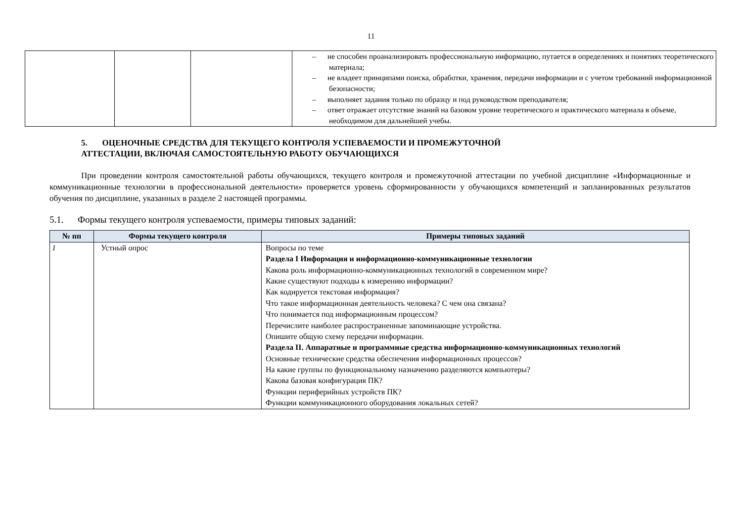11
| | | | – не способен проанализировать профессиональную информацию, путается в определениях и понятиях теоретического материала; – не владеет принципами поиска, обработки, хранения, передачи информации и с учетом требований информационной безопасности; – выполняет задания только по образцу и под руководством преподавателя; – ответ отражает отсутствие знаний на базовом уровне теоретического и практического материала в объеме, необходимом для дальнейшей учебы. |
5. ОЦЕНОЧНЫЕ СРЕДСТВА ДЛЯ ТЕКУЩЕГО КОНТРОЛЯ УСПЕВАЕМОСТИ И ПРОМЕЖУТОЧНОЙ
АТТЕСТАЦИИ, ВКЛЮЧАЯ САМОСТОЯТЕЛЬНУЮ РАБОТУ ОБУЧАЮЩИХСЯ
При проведении контроля самостоятельной работы обучающихся, текущего контроля и промежуточной аттестации по учебной дисциплине «Информационные и коммуникационные технологии в профессиональной деятельности» проверяется уровень сформированности у обучающихся компетенций и запланированных результатов обучения по дисциплине, указанных в разделе 2 настоящей программы.
5.1. Формы текущего контроля успеваемости, примеры типовых заданий:
| № пп | Формы текущего контроля | Примеры типовых заданий |
| --- | --- | --- |
| 1 | Устный опрос | Вопросы по теме Раздела I Информация и информационно-коммуникационные технологии Какова роль информационно-коммуникационных технологий в современном мире? Какие существуют подходы к измерению информации? Как кодируется текстовая информация? Что такое информационная деятельность человека? С чем она связана? Что понимается под информационным процессом? Перечислите наиболее распространенные запоминающие устройства. Опишите общую схему передачи информации. Раздела II. Аппаратные и программные средства информационно-коммуникационных технологий Основные технические средства обеспечения информационных процессов? На какие группы по функциональному назначению разделяются компьютеры? Какова базовая конфигурация ПК? Функции периферийных устройств ПК? Функции коммуникационного оборудования локальных сетей? |